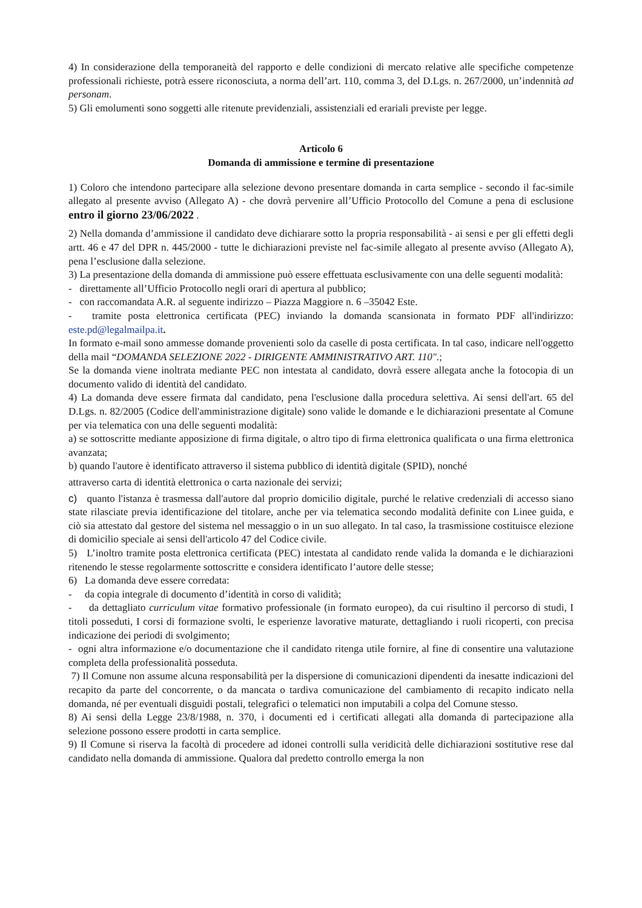4) In considerazione della temporaneità del rapporto e delle condizioni di mercato relative alle specifiche competenze professionali richieste, potrà essere riconosciuta, a norma dell’art. 110, comma 3, del D.Lgs. n. 267/2000, un’indennità ad personam.
5) Gli emolumenti sono soggetti alle ritenute previdenziali, assistenziali ed erariali previste per legge.
Articolo 6
Domanda di ammissione e termine di presentazione
1) Coloro che intendono partecipare alla selezione devono presentare domanda in carta semplice - secondo il fac-simile allegato al presente avviso (Allegato A) - che dovrà pervenire all’Ufficio Protocollo del Comune a pena di esclusione entro il giorno 23/06/2022 .
2) Nella domanda d’ammissione il candidato deve dichiarare sotto la propria responsabilità - ai sensi e per gli effetti degli artt. 46 e 47 del DPR n. 445/2000 - tutte le dichiarazioni previste nel fac-simile allegato al presente avviso (Allegato A), pena l’esclusione dalla selezione.
3) La presentazione della domanda di ammissione può essere effettuata esclusivamente con una delle seguenti modalità:
- direttamente all’Ufficio Protocollo negli orari di apertura al pubblico;
- con raccomandata A.R. al seguente indirizzo – Piazza Maggiore n. 6 –35042 Este.
- tramite posta elettronica certificata (PEC) inviando la domanda scansionata in formato PDF all'indirizzo: este.pd@legalmailpa.it.
In formato e-mail sono ammesse domande provenienti solo da caselle di posta certificata. In tal caso, indicare nell'oggetto della mail “DOMANDA SELEZIONE 2022 - DIRIGENTE AMMINISTRATIVO ART. 110".;
Se la domanda viene inoltrata mediante PEC non intestata al candidato, dovrà essere allegata anche la fotocopia di un documento valido di identità del candidato.
4) La domanda deve essere firmata dal candidato, pena l'esclusione dalla procedura selettiva. Ai sensi dell'art. 65 del D.Lgs. n. 82/2005 (Codice dell'amministrazione digitale) sono valide le domande e le dichiarazioni presentate al Comune per via telematica con una delle seguenti modalità:
a) se sottoscritte mediante apposizione di firma digitale, o altro tipo di firma elettronica qualificata o una firma elettronica avanzata;
b) quando l'autore è identificato attraverso il sistema pubblico di identità digitale (SPID), nonché
attraverso carta di identità elettronica o carta nazionale dei servizi;
c) quanto l'istanza è trasmessa dall'autore dal proprio domicilio digitale, purché le relative credenziali di accesso siano state rilasciate previa identificazione del titolare, anche per via telematica secondo modalità definite con Linee guida, e ciò sia attestato dal gestore del sistema nel messaggio o in un suo allegato. In tal caso, la trasmissione costituisce elezione di domicilio speciale ai sensi dell'articolo 47 del Codice civile.
5) L’inoltro tramite posta elettronica certificata (PEC) intestata al candidato rende valida la domanda e le dichiarazioni ritenendo le stesse regolarmente sottoscritte e considera identificato l’autore delle stesse;
6) La domanda deve essere corredata:
- da copia integrale di documento d’identità in corso di validità;
- da dettagliato curriculum vitae formativo professionale (in formato europeo), da cui risultino il percorso di studi, I titoli posseduti, I corsi di formazione svolti, le esperienze lavorative maturate, dettagliando i ruoli ricoperti, con precisa indicazione dei periodi di svolgimento;
- ogni altra informazione e/o documentazione che il candidato ritenga utile fornire, al fine di consentire una valutazione completa della professionalità posseduta.
7) Il Comune non assume alcuna responsabilità per la dispersione di comunicazioni dipendenti da inesatte indicazioni del recapito da parte del concorrente, o da mancata o tardiva comunicazione del cambiamento di recapito indicato nella domanda, né per eventuali disguidi postali, telegrafici o telematici non imputabili a colpa del Comune stesso.
8) Ai sensi della Legge 23/8/1988, n. 370, i documenti ed i certificati allegati alla domanda di partecipazione alla selezione possono essere prodotti in carta semplice.
9) Il Comune si riserva la facoltà di procedere ad idonei controlli sulla veridicità delle dichiarazioni sostitutive rese dal candidato nella domanda di ammissione. Qualora dal predetto controllo emerga la non